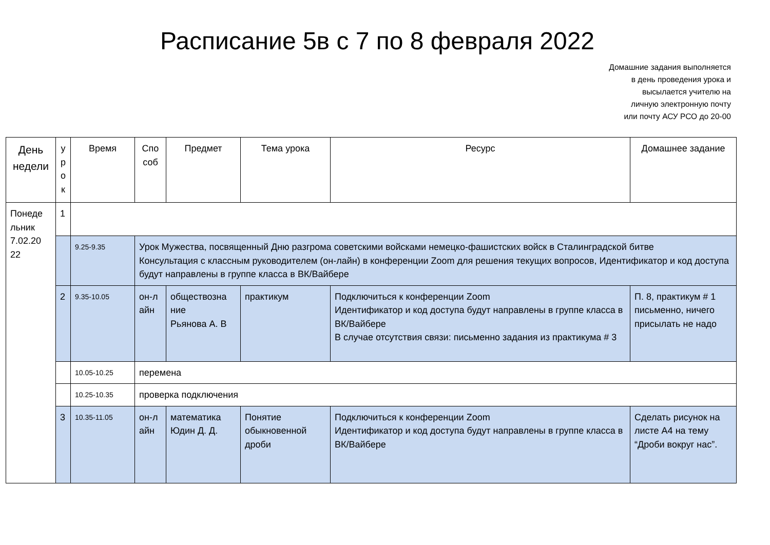Расписание 5в с 7 по 8 февраля 2022
Домашние задания выполняется
в день проведения урока и
высылается учителю на
личную электронную почту
или почту АСУ РСО до 20-00
| День недели | у р о к | Время | Спо соб | Предмет | Тема урока | Ресурс | Домашнее задание |
| --- | --- | --- | --- | --- | --- | --- | --- |
| Понеде льник 7.02.20 22 | 1 | | | | | | |
| | | 9.25-9.35 | Урок Мужества, посвященный Дню разгрома советскими войсками немецко-фашистских войск в Сталинградской битве Консультация с классным руководителем (он-лайн) в конференции Zoom для решения текущих вопросов, Идентификатор и код доступа будут направлены в группе класса в ВК/Вайбере | | | | |
| | 2 | 9.35-10.05 | он-л айн | обществозна ние Рьянова А. В | практикум | Подключиться к конференции Zoom Идентификатор и код доступа будут направлены в группе класса в ВК/Вайбере В случае отсутствия связи: письменно задания из практикума # 3 | П. 8, практикум # 1 письменно, ничего присылать не надо |
| | | 10.05-10.25 | перемена | | | | |
| | | 10.25-10.35 | проверка подключения | | | | |
| | 3 | 10.35-11.05 | он-л айн | математика Юдин Д. Д. | Понятие обыкновенной дроби | Подключиться к конференции Zoom Идентификатор и код доступа будут направлены в группе класса в ВК/Вайбере | Сделать рисунок на листе А4 на тему “Дроби вокруг нас”. |